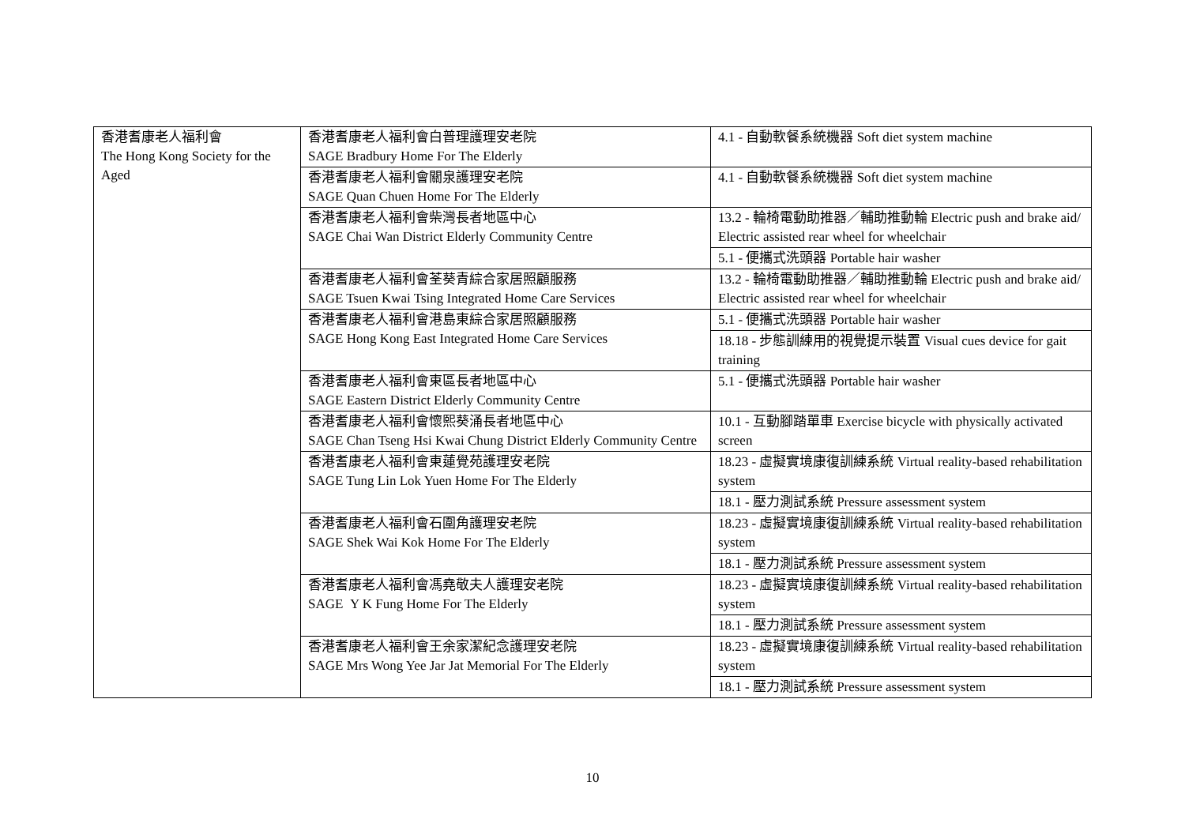| 香港耆康老人福利會 The Hong Kong Society for the Aged | 香港耆康老人福利會白普理護理安老院 SAGE Bradbury Home For The Elderly | 4.1 - 自動軟餐系統機器 Soft diet system machine |
| | 香港耆康老人福利會關泉護理安老院 SAGE Quan Chuen Home For The Elderly | 4.1 - 自動軟餐系統機器 Soft diet system machine |
| | 香港耆康老人福利會柴灣長者地區中心 SAGE Chai Wan District Elderly Community Centre | 13.2 - 輪椅電動助推器／輔助推動輪 Electric push and brake aid/ Electric assisted rear wheel for wheelchair |
| | | 5.1 - 便攜式洗頭器 Portable hair washer |
| | 香港耆康老人福利會荃葵青綜合家居照顧服務 SAGE Tsuen Kwai Tsing Integrated Home Care Services | 13.2 - 輪椅電動助推器／輔助推動輪 Electric push and brake aid/ Electric assisted rear wheel for wheelchair |
| | 香港耆康老人福利會港島東綜合家居照顧服務 SAGE Hong Kong East Integrated Home Care Services | 5.1 - 便攜式洗頭器 Portable hair washer |
| | | 18.18 - 步態訓練用的視覺提示裝置 Visual cues device for gait training |
| | 香港耆康老人福利會東區長者地區中心 SAGE Eastern District Elderly Community Centre | 5.1 - 便攜式洗頭器 Portable hair washer |
| | 香港耆康老人福利會懷熙葵涌長者地區中心 SAGE Chan Tseng Hsi Kwai Chung District Elderly Community Centre | 10.1 - 互動腳踏單車 Exercise bicycle with physically activated screen |
| | 香港耆康老人福利會東蓮覺苑護理安老院 SAGE Tung Lin Lok Yuen Home For The Elderly | 18.23 - 虛擬實境康復訓練系統 Virtual reality-based rehabilitation system |
| | | 18.1 - 壓力測試系統 Pressure assessment system |
| | 香港耆康老人福利會石圍角護理安老院 SAGE Shek Wai Kok Home For The Elderly | 18.23 - 虛擬實境康復訓練系統 Virtual reality-based rehabilitation system |
| | | 18.1 - 壓力測試系統 Pressure assessment system |
| | 香港耆康老人福利會馮堯敬夫人護理安老院 SAGE Y K Fung Home For The Elderly | 18.23 - 虛擬實境康復訓練系統 Virtual reality-based rehabilitation system |
| | | 18.1 - 壓力測試系統 Pressure assessment system |
| | 香港耆康老人福利會王余家潔紀念護理安老院 SAGE Mrs Wong Yee Jar Jat Memorial For The Elderly | 18.23 - 虛擬實境康復訓練系統 Virtual reality-based rehabilitation system |
| | | 18.1 - 壓力測試系統 Pressure assessment system |
10